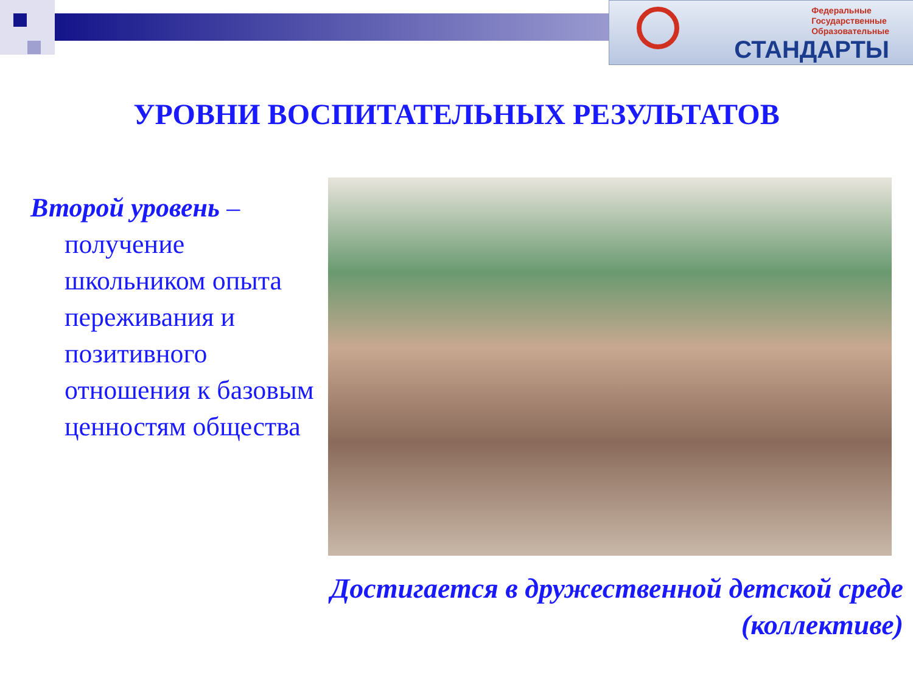Федеральные
Государственные
Образовательные
СТАНДАРТЫ
УРОВНИ ВОСПИТАТЕЛЬНЫХ РЕЗУЛЬТАТОВ
Второй уровень –
получение школьником опыта переживания и позитивного отношения к базовым ценностям общества
Достигается в дружественной детской среде (коллективе)